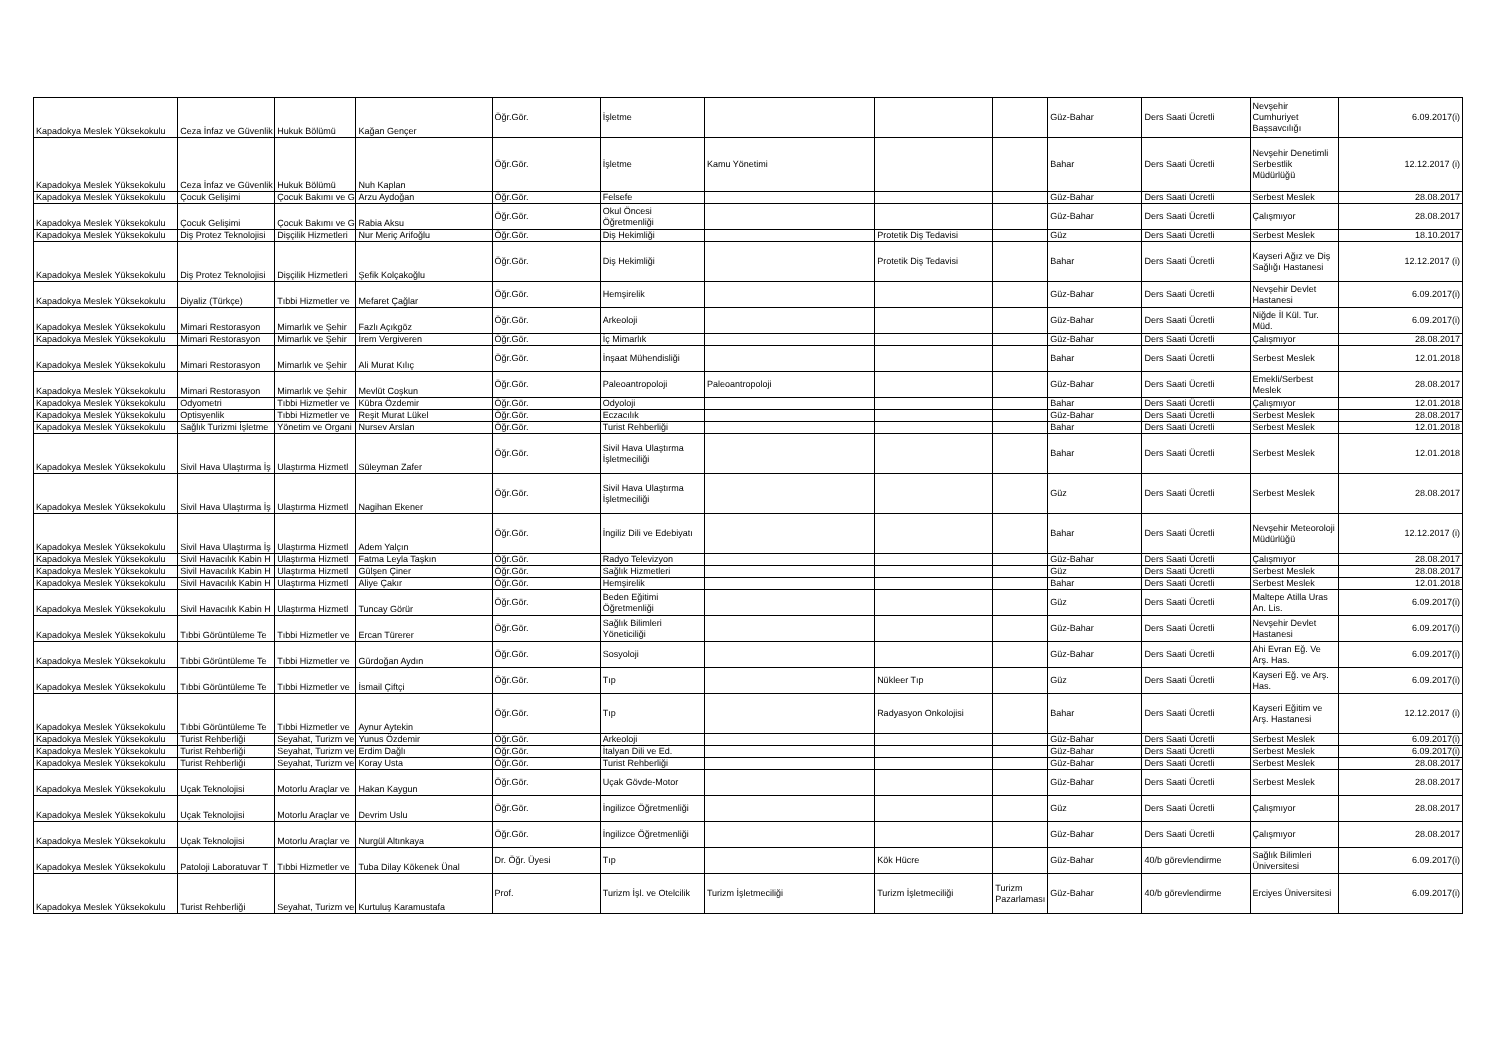| Kapadokya Meslek Yüksekokulu | Ceza İnfaz ve Güvenlik | Hukuk Bölümü | Kağan Gençer | Öğr.Gör. | İşletme | | | | Güz-Bahar | Ders Saati Ücretli | Nevşehir Cumhuriyet Başsavcılığı | 6.09.2017(i) |
| Kapadokya Meslek Yüksekokulu | Ceza İnfaz ve Güvenlik | Hukuk Bölümü | Nuh Kaplan | Öğr.Gör. | İşletme | Kamu Yönetimi | | | Bahar | Ders Saati Ücretli | Nevşehir Denetimli Serbestlik Müdürlüğü | 12.12.2017 (i) |
| Kapadokya Meslek Yüksekokulu | Çocuk Gelişimi | Çocuk Bakımı ve G | Arzu Aydoğan | Öğr.Gör. | Felsefe | | | | Güz-Bahar | Ders Saati Ücretli | Serbest Meslek | 28.08.2017 |
| Kapadokya Meslek Yüksekokulu | Çocuk Gelişimi | Çocuk Bakımı ve G | Rabia Aksu | Öğr.Gör. | Okul Öncesi Öğretmenliği | | | | Güz-Bahar | Ders Saati Ücretli | Çalışmıyor | 28.08.2017 |
| Kapadokya Meslek Yüksekokulu | Diş Protez Teknolojisi | Dişçilik Hizmetleri | Nur Meriç Arifoğlu | Öğr.Gör. | Diş Hekimliği | | Protetik Diş Tedavisi | | Güz | Ders Saati Ücretli | Serbest Meslek | 18.10.2017 |
| Kapadokya Meslek Yüksekokulu | Diş Protez Teknolojisi | Dişçilik Hizmetleri | Şefik Kolçakoğlu | Öğr.Gör. | Diş Hekimliği | | Protetik Diş Tedavisi | | Bahar | Ders Saati Ücretli | Kayseri Ağız ve Diş Sağlığı Hastanesi | 12.12.2017 (i) |
| Kapadokya Meslek Yüksekokulu | Diyaliz (Türkçe) | Tıbbi Hizmetler ve | Mefaret Çağlar | Öğr.Gör. | Hemşirelik | | | | Güz-Bahar | Ders Saati Ücretli | Nevşehir Devlet Hastanesi | 6.09.2017(i) |
| Kapadokya Meslek Yüksekokulu | Mimari Restorasyon | Mimarlık ve Şehir | Fazlı Açıkgöz | Öğr.Gör. | Arkeoloji | | | | Güz-Bahar | Ders Saati Ücretli | Niğde İl Kül. Tur. Müd. | 6.09.2017(i) |
| Kapadokya Meslek Yüksekokulu | Mimari Restorasyon | Mimarlık ve Şehir | İrem Vergiveren | Öğr.Gör. | İç Mimarlık | | | | Güz-Bahar | Ders Saati Ücretli | Çalışmıyor | 28.08.2017 |
| Kapadokya Meslek Yüksekokulu | Mimari Restorasyon | Mimarlık ve Şehir | Ali Murat Kılıç | Öğr.Gör. | İnşaat Mühendisliği | | | | Bahar | Ders Saati Ücretli | Serbest Meslek | 12.01.2018 |
| Kapadokya Meslek Yüksekokulu | Mimari Restorasyon | Mimarlık ve Şehir | Mevlüt Coşkun | Öğr.Gör. | Paleoantropoloji | Paleoantropoloji | | | Güz-Bahar | Ders Saati Ücretli | Emekli/Serbest Meslek | 28.08.2017 |
| Kapadokya Meslek Yüksekokulu | Odyometri | Tıbbi Hizmetler ve | Kübra Özdemir | Öğr.Gör. | Odyoloji | | | | Bahar | Ders Saati Ücretli | Çalışmıyor | 12.01.2018 |
| Kapadokya Meslek Yüksekokulu | Optisyenlik | Tıbbi Hizmetler ve | Reşit Murat Lükel | Öğr.Gör. | Eczacılık | | | | Güz-Bahar | Ders Saati Ücretli | Serbest Meslek | 28.08.2017 |
| Kapadokya Meslek Yüksekokulu | Sağlık Turizmi İşletme | Yönetim ve Organi | Nursev Arslan | Öğr.Gör. | Turist Rehberliği | | | | Bahar | Ders Saati Ücretli | Serbest Meslek | 12.01.2018 |
| Kapadokya Meslek Yüksekokulu | Sivil Hava Ulaştırma İş | Ulaştırma Hizmetl | Süleyman Zafer | Öğr.Gör. | Sivil Hava Ulaştırma İşletmeciliği | | | | Bahar | Ders Saati Ücretli | Serbest Meslek | 12.01.2018 |
| Kapadokya Meslek Yüksekokulu | Sivil Hava Ulaştırma İş | Ulaştırma Hizmetl | Nagihan Ekener | Öğr.Gör. | Sivil Hava Ulaştırma İşletmeciliği | | | | Güz | Ders Saati Ücretli | Serbest Meslek | 28.08.2017 |
| Kapadokya Meslek Yüksekokulu | Sivil Hava Ulaştırma İş | Ulaştırma Hizmetl | Adem Yalçın | Öğr.Gör. | İngiliz Dili ve Edebiyatı | | | | Bahar | Ders Saati Ücretli | Nevşehir Meteoroloji Müdürlüğü | 12.12.2017 (i) |
| Kapadokya Meslek Yüksekokulu | Sivil Havacılık Kabin H | Ulaştırma Hizmetl | Fatma Leyla Taşkın | Öğr.Gör. | Radyo Televizyon | | | | Güz-Bahar | Ders Saati Ücretli | Çalışmıyor | 28.08.2017 |
| Kapadokya Meslek Yüksekokulu | Sivil Havacılık Kabin H | Ulaştırma Hizmetl | Gülşen Çiner | Öğr.Gör. | Sağlık Hizmetleri | | | | Güz | Ders Saati Ücretli | Serbest Meslek | 28.08.2017 |
| Kapadokya Meslek Yüksekokulu | Sivil Havacılık Kabin H | Ulaştırma Hizmetl | Aliye Çakır | Öğr.Gör. | Hemşirelik | | | | Bahar | Ders Saati Ücretli | Serbest Meslek | 12.01.2018 |
| Kapadokya Meslek Yüksekokulu | Sivil Havacılık Kabin H | Ulaştırma Hizmetl | Tuncay Görür | Öğr.Gör. | Beden Eğitimi Öğretmenliği | | | | Güz | Ders Saati Ücretli | Maltepe Atilla Uras An. Lis. | 6.09.2017(i) |
| Kapadokya Meslek Yüksekokulu | Tıbbi Görüntüleme Te | Tıbbi Hizmetler ve | Ercan Türerer | Öğr.Gör. | Sağlık Bilimleri Yöneticiliği | | | | Güz-Bahar | Ders Saati Ücretli | Nevşehir Devlet Hastanesi | 6.09.2017(i) |
| Kapadokya Meslek Yüksekokulu | Tıbbi Görüntüleme Te | Tıbbi Hizmetler ve | Gürdoğan Aydın | Öğr.Gör. | Sosyoloji | | | | Güz-Bahar | Ders Saati Ücretli | Ahi Evran Eğ. Ve Arş. Has. | 6.09.2017(i) |
| Kapadokya Meslek Yüksekokulu | Tıbbi Görüntüleme Te | Tıbbi Hizmetler ve | İsmail Çiftçi | Öğr.Gör. | Tıp | | Nükleer Tıp | | Güz | Ders Saati Ücretli | Kayseri Eğ. ve Arş. Has. | 6.09.2017(i) |
| Kapadokya Meslek Yüksekokulu | Tıbbi Görüntüleme Te | Tıbbi Hizmetler ve | Aynur Aytekin | Öğr.Gör. | Tıp | | Radyasyon Onkolojisi | | Bahar | Ders Saati Ücretli | Kayseri Eğitim ve Arş. Hastanesi | 12.12.2017 (i) |
| Kapadokya Meslek Yüksekokulu | Turist Rehberliği | Seyahat, Turizm ve | Yunus Özdemir | Öğr.Gör. | Arkeoloji | | | | Güz-Bahar | Ders Saati Ücretli | Serbest Meslek | 6.09.2017(i) |
| Kapadokya Meslek Yüksekokulu | Turist Rehberliği | Seyahat, Turizm ve | Erdim Dağlı | Öğr.Gör. | İtalyan Dili ve Ed. | | | | Güz-Bahar | Ders Saati Ücretli | Serbest Meslek | 6.09.2017(i) |
| Kapadokya Meslek Yüksekokulu | Turist Rehberliği | Seyahat, Turizm ve | Koray Usta | Öğr.Gör. | Turist Rehberliği | | | | Güz-Bahar | Ders Saati Ücretli | Serbest Meslek | 28.08.2017 |
| Kapadokya Meslek Yüksekokulu | Uçak Teknolojisi | Motorlu Araçlar ve | Hakan Kaygun | Öğr.Gör. | Uçak Gövde-Motor | | | | Güz-Bahar | Ders Saati Ücretli | Serbest Meslek | 28.08.2017 |
| Kapadokya Meslek Yüksekokulu | Uçak Teknolojisi | Motorlu Araçlar ve | Devrim Uslu | Öğr.Gör. | İngilizce Öğretmenliği | | | | Güz | Ders Saati Ücretli | Çalışmıyor | 28.08.2017 |
| Kapadokya Meslek Yüksekokulu | Uçak Teknolojisi | Motorlu Araçlar ve | Nurgül Altınkaya | Öğr.Gör. | İngilizce Öğretmenliği | | | | Güz-Bahar | Ders Saati Ücretli | Çalışmıyor | 28.08.2017 |
| Kapadokya Meslek Yüksekokulu | Patoloji Laboratuvar T | Tıbbi Hizmetler ve | Tuba Dilay Kökenek Ünal | Dr. Öğr. Üyesi | Tıp | | Kök Hücre | | Güz-Bahar | 40/b görevlendirme | Sağlık Bilimleri Üniversitesi | 6.09.2017(i) |
| Kapadokya Meslek Yüksekokulu | Turist Rehberliği | Seyahat, Turizm ve | Kurtuluş Karamustafa | Prof. | Turizm İşl. ve Otelcilik | Turizm İşletmeciliği | Turizm İşletmeciliği | Turizm Pazarlaması | Güz-Bahar | 40/b görevlendirme | Erciyes Üniversitesi | 6.09.2017(i) |